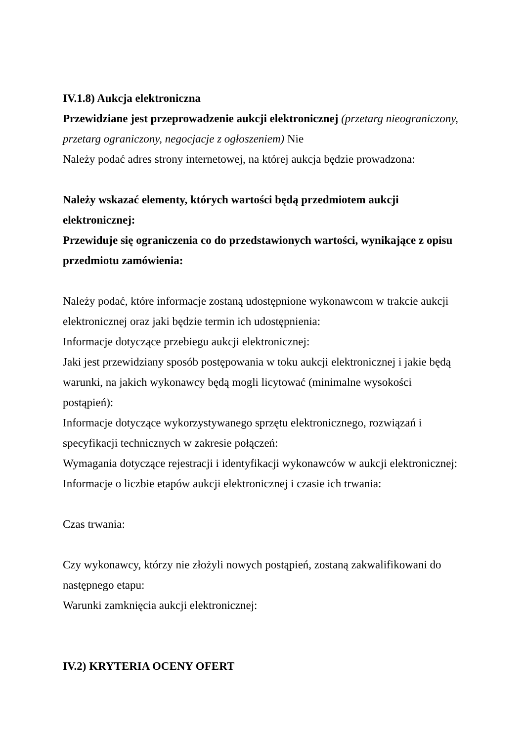IV.1.8) Aukcja elektroniczna
Przewidziane jest przeprowadzenie aukcji elektronicznej (przetarg nieograniczony, przetarg ograniczony, negocjacje z ogłoszeniem) Nie
Należy podać adres strony internetowej, na której aukcja będzie prowadzona:
Należy wskazać elementy, których wartości będą przedmiotem aukcji elektronicznej:
Przewiduje się ograniczenia co do przedstawionych wartości, wynikające z opisu przedmiotu zamówienia:
Należy podać, które informacje zostaną udostępnione wykonawcom w trakcie aukcji elektronicznej oraz jaki będzie termin ich udostępnienia:
Informacje dotyczące przebiegu aukcji elektronicznej:
Jaki jest przewidziany sposób postępowania w toku aukcji elektronicznej i jakie będą warunki, na jakich wykonawcy będą mogli licytować (minimalne wysokości postąpień):
Informacje dotyczące wykorzystywanego sprzętu elektronicznego, rozwiązań i specyfikacji technicznych w zakresie połączeń:
Wymagania dotyczące rejestracji i identyfikacji wykonawców w aukcji elektronicznej:
Informacje o liczbie etapów aukcji elektronicznej i czasie ich trwania:
Czas trwania:
Czy wykonawcy, którzy nie złożyli nowych postąpień, zostaną zakwalifikowani do następnego etapu:
Warunki zamknięcia aukcji elektronicznej:
IV.2) KRYTERIA OCENY OFERT